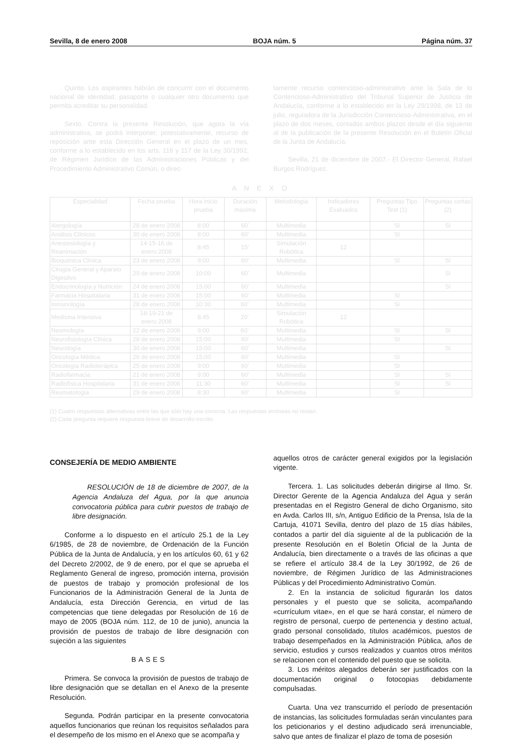Sevilla, 8 de enero 2008 BOJA núm. 5 Página núm. 37
Quinto. Los aspirantes habrán de concurrir con el documento nacional de identidad, pasaporte o cualquier otro documento que permita acreditar su personalidad.
Sexto. Contra la presente Resolución, que agota la vía administrativa, se podrá interponer, potestativamente, recurso de reposición ante esta Dirección General en el plazo de un mes, conforme a lo establecido en los arts. 116 y 117 de la Ley 30/1992, de Régimen Jurídico de las Administraciones Públicas y del Procedimiento Administrativo Común, o direc-
tamente recurso contencioso-administrativo ante la Sala de lo Contencioso-Administrativo del Tribunal Superior de Justicia de Andalucía, conforme a lo establecido en la Ley 29/1998, de 13 de julio, reguladora de la Jurisdicción Contencioso-Administrativa, en el plazo de dos meses, contados ambos plazos desde el día siguiente al de la publicación de la presente Resolución en el Boletín Oficial de la Junta de Andalucía.
Sevilla, 21 de diciembre de 2007.- El Director General, Rafael Burgos Rodríguez.
A N E X O
| Especialidad | Fecha prueba | Hora inicio prueba | Duración máxima | Metodología | Indicadores Evaluados | Preguntas Tipo Test (1) | Preguntas cortas (2) |
| --- | --- | --- | --- | --- | --- | --- | --- |
| Alergología | 28 de enero 2008 | 8:00 | 60’ | Multimedia | | SI | SI |
| Análisis Clínicos | 30 de enero 2008 | 8:00 | 60’ | Multimedia | | SI | |
| Anestesiología y Reanimación | 14-15-16 de enero 2008 | 8:45 | 15’ | Simulación Robótica | 12 | | |
| Bioquímica Clínica | 23 de enero 2008 | 9:00 | 60’ | Multimedia | | SI | SI |
| Cirugía General y Aparato Digestivo | 29 de enero 2008 | 10:00 | 60’ | Multimedia | | | SI |
| Endocrinología y Nutrición | 24 de enero 2008 | 15:00 | 60’ | Multimedia | | | SI |
| Farmacia Hospitalaria | 31 de enero 2008 | 15:00 | 60’ | Multimedia | | SI | |
| Inmunología | 28 de enero 2008 | 10:30 | 60´ | Multimedia | | SI | |
| Medicina Intensiva | 18-19-21 de enero 2008 | 8:45 | 20´ | Simulación Robótica | 12 | | |
| Neumología | 22 de enero 2008 | 9:00 | 60´ | Multimedia | | SI | SI |
| Neurofisiología Clínica | 28 de enero 2008 | 15:00 | 60’ | Multimedia | | SI | |
| Neurología | 30 de enero 2008 | 15:00 | 60’ | Multimedia | | | SI |
| Oncología Médica | 26 de enero 2008 | 15:00 | 60’ | Multimedia | | SI | |
| Oncología Radioterápica | 25 de enero 2008 | 9:00 | 60’ | Multimedia | | SI | |
| Radiofarmacia | 21 de enero 2008 | 9:00 | 60’ | Multimedia | | SI | SI |
| Radiofísica Hospitalaria | 31 de enero 2008 | 11:30 | 60’ | Multimedia | | SI | SI |
| Reumatología | 29 de enero 2008 | 8:30 | 60’ | Multimedia | | SI | |
(1) Cuatro respuestas alternativas entre las que sólo hay una correcta. Las respuestas erróneas no restan.
(2) Cada pregunta requiere respuesta breve de desarrollo escrito.
CONSEJERÍA DE MEDIO AMBIENTE
RESOLUCIÓN de 18 de diciembre de 2007, de la Agencia Andaluza del Agua, por la que anuncia convocatoria pública para cubrir puestos de trabajo de libre designación.
Conforme a lo dispuesto en el artículo 25.1 de la Ley 6/1985, de 28 de noviembre, de Ordenación de la Función Pública de la Junta de Andalucía, y en los artículos 60, 61 y 62 del Decreto 2/2002, de 9 de enero, por el que se aprueba el Reglamento General de ingreso, promoción interna, provisión de puestos de trabajo y promoción profesional de los Funcionarios de la Administración General de la Junta de Andalucía, esta Dirección Gerencia, en virtud de las competencias que tiene delegadas por Resolución de 16 de mayo de 2005 (BOJA núm. 112, de 10 de junio), anuncia la provisión de puestos de trabajo de libre designación con sujeción a las siguientes
BASES
Primera. Se convoca la provisión de puestos de trabajo de libre designación que se detallan en el Anexo de la presente Resolución.
Segunda. Podrán participar en la presente convocatoria aquellos funcionarios que reúnan los requisitos señalados para el desempeño de los mismo en el Anexo que se acompaña y
aquellos otros de carácter general exigidos por la legislación vigente.
Tercera. 1. Las solicitudes deberán dirigirse al Ilmo. Sr. Director Gerente de la Agencia Andaluza del Agua y serán presentadas en el Registro General de dicho Organismo, sito en Avda. Carlos III, s/n, Antiguo Edificio de la Prensa, Isla de la Cartuja, 41071 Sevilla, dentro del plazo de 15 días hábiles, contados a partir del día siguiente al de la publicación de la presente Resolución en el Boletín Oficial de la Junta de Andalucía, bien directamente o a través de las oficinas a que se refiere el artículo 38.4 de la Ley 30/1992, de 26 de noviembre, de Régimen Jurídico de las Administraciones Públicas y del Procedimiento Administrativo Común.
2. En la instancia de solicitud figurarán los datos personales y el puesto que se solicita, acompañando «currículum vitae», en el que se hará constar, el número de registro de personal, cuerpo de pertenencia y destino actual, grado personal consolidado, títulos académicos, puestos de trabajo desempeñados en la Administración Pública, años de servicio, estudios y cursos realizados y cuantos otros méritos se relacionen con el contenido del puesto que se solicita.
3. Los méritos alegados deberán ser justificados con la documentación original o fotocopias debidamente compulsadas.
Cuarta. Una vez transcurrido el período de presentación de instancias, las solicitudes formuladas serán vinculantes para los peticionarios y el destino adjudicado será irrenunciable, salvo que antes de finalizar el plazo de toma de posesión